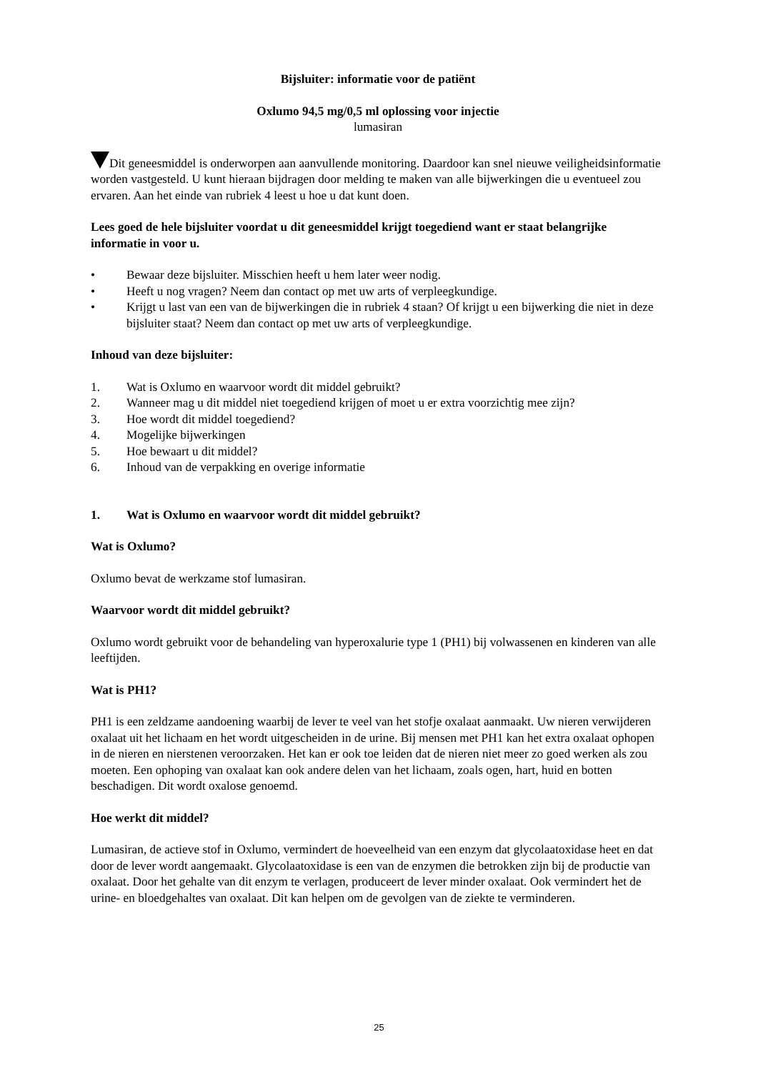Bijsluiter: informatie voor de patiënt
Oxlumo 94,5 mg/0,5 ml oplossing voor injectie
lumasiran
Dit geneesmiddel is onderworpen aan aanvullende monitoring. Daardoor kan snel nieuwe veiligheidsinformatie worden vastgesteld. U kunt hieraan bijdragen door melding te maken van alle bijwerkingen die u eventueel zou ervaren. Aan het einde van rubriek 4 leest u hoe u dat kunt doen.
Lees goed de hele bijsluiter voordat u dit geneesmiddel krijgt toegediend want er staat belangrijke informatie in voor u.
• Bewaar deze bijsluiter. Misschien heeft u hem later weer nodig.
• Heeft u nog vragen? Neem dan contact op met uw arts of verpleegkundige.
• Krijgt u last van een van de bijwerkingen die in rubriek 4 staan? Of krijgt u een bijwerking die niet in deze bijsluiter staat? Neem dan contact op met uw arts of verpleegkundige.
Inhoud van deze bijsluiter:
1. Wat is Oxlumo en waarvoor wordt dit middel gebruikt?
2. Wanneer mag u dit middel niet toegediend krijgen of moet u er extra voorzichtig mee zijn?
3. Hoe wordt dit middel toegediend?
4. Mogelijke bijwerkingen
5. Hoe bewaart u dit middel?
6. Inhoud van de verpakking en overige informatie
1. Wat is Oxlumo en waarvoor wordt dit middel gebruikt?
Wat is Oxlumo?
Oxlumo bevat de werkzame stof lumasiran.
Waarvoor wordt dit middel gebruikt?
Oxlumo wordt gebruikt voor de behandeling van hyperoxalurie type 1 (PH1) bij volwassenen en kinderen van alle leeftijden.
Wat is PH1?
PH1 is een zeldzame aandoening waarbij de lever te veel van het stofje oxalaat aanmaakt. Uw nieren verwijderen oxalaat uit het lichaam en het wordt uitgescheiden in de urine. Bij mensen met PH1 kan het extra oxalaat ophopen in de nieren en nierstenen veroorzaken. Het kan er ook toe leiden dat de nieren niet meer zo goed werken als zou moeten. Een ophoping van oxalaat kan ook andere delen van het lichaam, zoals ogen, hart, huid en botten beschadigen. Dit wordt oxalose genoemd.
Hoe werkt dit middel?
Lumasiran, de actieve stof in Oxlumo, vermindert de hoeveelheid van een enzym dat glycolaatoxidase heet en dat door de lever wordt aangemaakt. Glycolaatoxidase is een van de enzymen die betrokken zijn bij de productie van oxalaat. Door het gehalte van dit enzym te verlagen, produceert de lever minder oxalaat. Ook vermindert het de urine- en bloedgehaltes van oxalaat. Dit kan helpen om de gevolgen van de ziekte te verminderen.
25